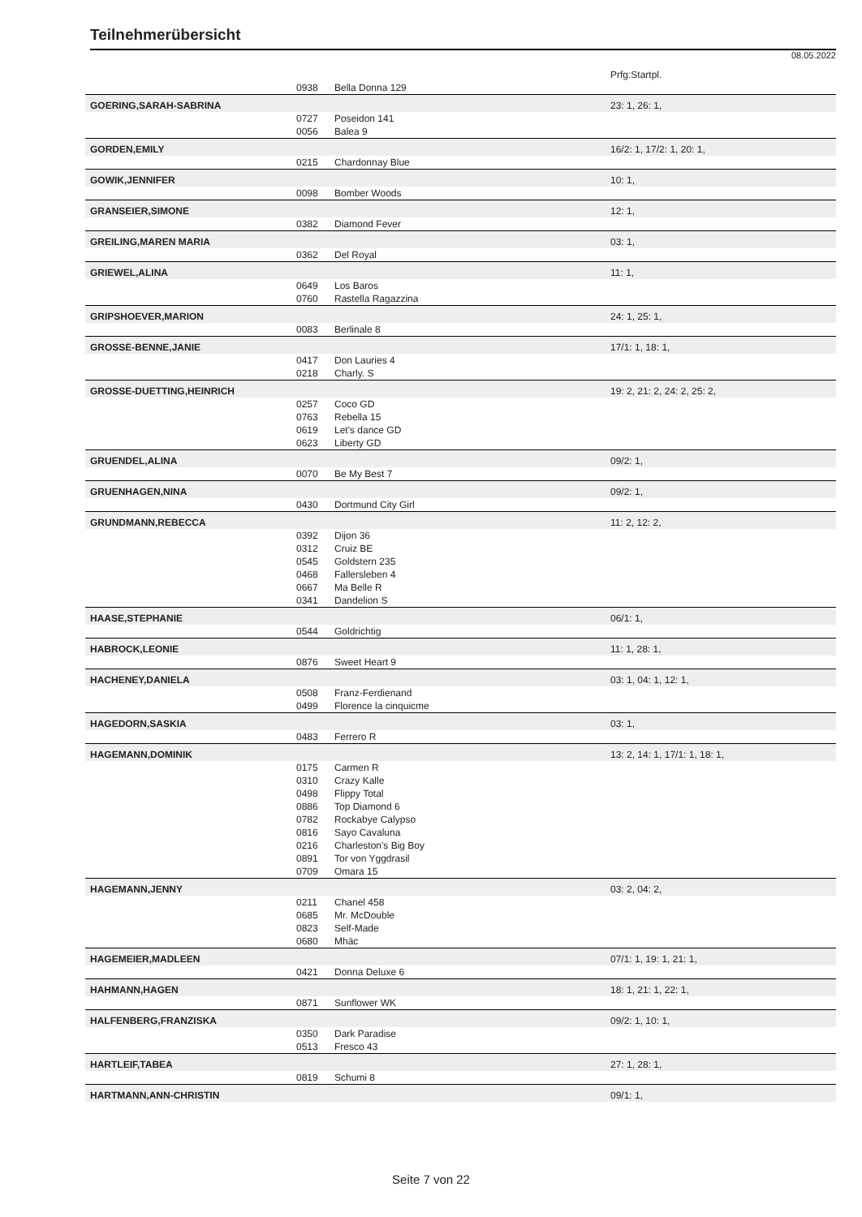Teilnehmerübersicht
08.05.2022
| | | | Prfg:Startpl. |
| | 0938 | Bella Donna 129 | |
| GOERING,SARAH-SABRINA | | | 23: 1, 26: 1, |
| | 0727 | Poseidon 141 | |
| | 0056 | Balea 9 | |
| GORDEN,EMILY | | | 16/2: 1, 17/2: 1, 20: 1, |
| | 0215 | Chardonnay Blue | |
| GOWIK,JENNIFER | | | 10: 1, |
| | 0098 | Bomber Woods | |
| GRANSEIER,SIMONE | | | 12: 1, |
| | 0382 | Diamond Fever | |
| GREILING,MAREN MARIA | | | 03: 1, |
| | 0362 | Del Royal | |
| GRIEWEL,ALINA | | | 11: 1, |
| | 0649 | Los Baros | |
| | 0760 | Rastella Ragazzina | |
| GRIPSHOEVER,MARION | | | 24: 1, 25: 1, |
| | 0083 | Berlinale 8 | |
| GROSSE-BENNE,JANIE | | | 17/1: 1, 18: 1, |
| | 0417 | Don Lauries 4 | |
| | 0218 | Charly. S | |
| GROSSE-DUETTING,HEINRICH | | | 19: 2, 21: 2, 24: 2, 25: 2, |
| | 0257 | Coco GD | |
| | 0763 | Rebella 15 | |
| | 0619 | Let's dance GD | |
| | 0623 | Liberty GD | |
| GRUENDEL,ALINA | | | 09/2: 1, |
| | 0070 | Be My Best 7 | |
| GRUENHAGEN,NINA | | | 09/2: 1, |
| | 0430 | Dortmund City Girl | |
| GRUNDMANN,REBECCA | | | 11: 2, 12: 2, |
| | 0392 | Dijon 36 | |
| | 0312 | Cruiz BE | |
| | 0545 | Goldstern 235 | |
| | 0468 | Fallersleben 4 | |
| | 0667 | Ma Belle R | |
| | 0341 | Dandelion S | |
| HAASE,STEPHANIE | | | 06/1: 1, |
| | 0544 | Goldrichtig | |
| HABROCK,LEONIE | | | 11: 1, 28: 1, |
| | 0876 | Sweet Heart 9 | |
| HACHENEY,DANIELA | | | 03: 1, 04: 1, 12: 1, |
| | 0508 | Franz-Ferdienand | |
| | 0499 | Florence la cinquicme | |
| HAGEDORN,SASKIA | | | 03: 1, |
| | 0483 | Ferrero R | |
| HAGEMANN,DOMINIK | | | 13: 2, 14: 1, 17/1: 1, 18: 1, |
| | 0175 | Carmen R | |
| | 0310 | Crazy Kalle | |
| | 0498 | Flippy Total | |
| | 0886 | Top Diamond 6 | |
| | 0782 | Rockabye Calypso | |
| | 0816 | Sayo Cavaluna | |
| | 0216 | Charleston's Big Boy | |
| | 0891 | Tor von Yggdrasil | |
| | 0709 | Omara 15 | |
| HAGEMANN,JENNY | | | 03: 2, 04: 2, |
| | 0211 | Chanel 458 | |
| | 0685 | Mr. McDouble | |
| | 0823 | Self-Made | |
| | 0680 | Mhäc | |
| HAGEMEIER,MADLEEN | | | 07/1: 1, 19: 1, 21: 1, |
| | 0421 | Donna Deluxe 6 | |
| HAHMANN,HAGEN | | | 18: 1, 21: 1, 22: 1, |
| | 0871 | Sunflower WK | |
| HALFENBERG,FRANZISKA | | | 09/2: 1, 10: 1, |
| | 0350 | Dark Paradise | |
| | 0513 | Fresco 43 | |
| HARTLEIF,TABEA | | | 27: 1, 28: 1, |
| | 0819 | Schumi 8 | |
| HARTMANN,ANN-CHRISTIN | | | 09/1: 1, |
Seite 7 von 22